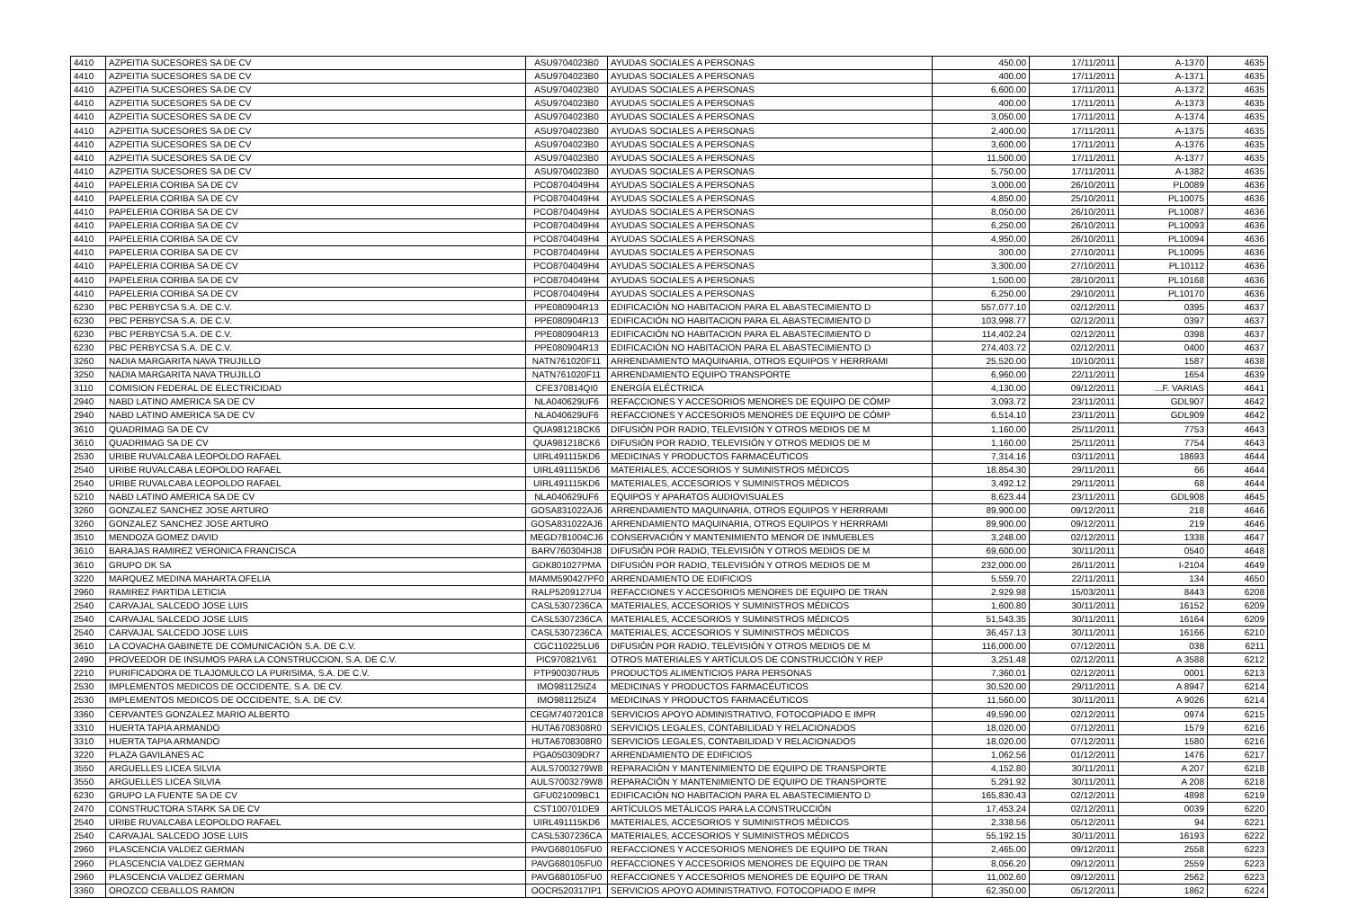| 4410 | AZPEITIA SUCESORES SA DE CV | ASU9704023B0 | AYUDAS SOCIALES A PERSONAS | 450.00 | 17/11/2011 | A-1370 | 4635 |
| 4410 | AZPEITIA SUCESORES SA DE CV | ASU9704023B0 | AYUDAS SOCIALES A PERSONAS | 400.00 | 17/11/2011 | A-1371 | 4635 |
| 4410 | AZPEITIA SUCESORES SA DE CV | ASU9704023B0 | AYUDAS SOCIALES A PERSONAS | 6,600.00 | 17/11/2011 | A-1372 | 4635 |
| 4410 | AZPEITIA SUCESORES SA DE CV | ASU9704023B0 | AYUDAS SOCIALES A PERSONAS | 400.00 | 17/11/2011 | A-1373 | 4635 |
| 4410 | AZPEITIA SUCESORES SA DE CV | ASU9704023B0 | AYUDAS SOCIALES A PERSONAS | 3,050.00 | 17/11/2011 | A-1374 | 4635 |
| 4410 | AZPEITIA SUCESORES SA DE CV | ASU9704023B0 | AYUDAS SOCIALES A PERSONAS | 2,400.00 | 17/11/2011 | A-1375 | 4635 |
| 4410 | AZPEITIA SUCESORES SA DE CV | ASU9704023B0 | AYUDAS SOCIALES A PERSONAS | 3,600.00 | 17/11/2011 | A-1376 | 4635 |
| 4410 | AZPEITIA SUCESORES SA DE CV | ASU9704023B0 | AYUDAS SOCIALES A PERSONAS | 11,500.00 | 17/11/2011 | A-1377 | 4635 |
| 4410 | AZPEITIA SUCESORES SA DE CV | ASU9704023B0 | AYUDAS SOCIALES A PERSONAS | 5,750.00 | 17/11/2011 | A-1382 | 4635 |
| 4410 | PAPELERIA CORIBA SA DE CV | PCO8704049H4 | AYUDAS SOCIALES A PERSONAS | 3,000.00 | 26/10/2011 | PL0089 | 4636 |
| 4410 | PAPELERIA CORIBA SA DE CV | PCO8704049H4 | AYUDAS SOCIALES A PERSONAS | 4,850.00 | 25/10/2011 | PL10075 | 4636 |
| 4410 | PAPELERIA CORIBA SA DE CV | PCO8704049H4 | AYUDAS SOCIALES A PERSONAS | 8,050.00 | 26/10/2011 | PL10087 | 4636 |
| 4410 | PAPELERIA CORIBA SA DE CV | PCO8704049H4 | AYUDAS SOCIALES A PERSONAS | 6,250.00 | 26/10/2011 | PL10093 | 4636 |
| 4410 | PAPELERIA CORIBA SA DE CV | PCO8704049H4 | AYUDAS SOCIALES A PERSONAS | 4,950.00 | 26/10/2011 | PL10094 | 4636 |
| 4410 | PAPELERIA CORIBA SA DE CV | PCO8704049H4 | AYUDAS SOCIALES A PERSONAS | 300.00 | 27/10/2011 | PL10095 | 4636 |
| 4410 | PAPELERIA CORIBA SA DE CV | PCO8704049H4 | AYUDAS SOCIALES A PERSONAS | 3,300.00 | 27/10/2011 | PL10112 | 4636 |
| 4410 | PAPELERIA CORIBA SA DE CV | PCO8704049H4 | AYUDAS SOCIALES A PERSONAS | 1,500.00 | 28/10/2011 | PL10168 | 4636 |
| 4410 | PAPELERIA CORIBA SA DE CV | PCO8704049H4 | AYUDAS SOCIALES A PERSONAS | 6,250.00 | 29/10/2011 | PL10170 | 4636 |
| 6230 | PBC PERBYCSA S.A. DE C.V. | PPE080904R13 | EDIFICACIÓN NO HABITACION PARA EL ABASTECIMIENTO D | 557,077.10 | 02/12/2011 | 0395 | 4637 |
| 6230 | PBC PERBYCSA S.A. DE C.V. | PPE080904R13 | EDIFICACIÓN NO HABITACION PARA EL ABASTECIMIENTO D | 103,998.77 | 02/12/2011 | 0397 | 4637 |
| 6230 | PBC PERBYCSA S.A. DE C.V. | PPE080904R13 | EDIFICACIÓN NO HABITACION PARA EL ABASTECIMIENTO D | 114,402.24 | 02/12/2011 | 0398 | 4637 |
| 6230 | PBC PERBYCSA S.A. DE C.V. | PPE080904R13 | EDIFICACIÓN NO HABITACION PARA EL ABASTECIMIENTO D | 274,403.72 | 02/12/2011 | 0400 | 4637 |
| 3260 | NADIA MARGARITA NAVA TRUJILLO | NATN761020F11 | ARRENDAMIENTO MAQUINARIA, OTROS EQUIPOS Y HERRRAMI | 25,520.00 | 10/10/2011 | 1587 | 4638 |
| 3250 | NADIA MARGARITA NAVA TRUJILLO | NATN761020F11 | ARRENDAMIENTO EQUIPO TRANSPORTE | 6,960.00 | 22/11/2011 | 1654 | 4639 |
| 3110 | COMISION FEDERAL DE ELECTRICIDAD | CFE370814QI0 | ENERGÍA ELÉCTRICA | 4,130.00 | 09/12/2011 | ...F. VARIAS | 4641 |
| 2940 | NABD LATINO AMERICA SA DE CV | NLA040629UF6 | REFACCIONES Y ACCESORIOS MENORES DE EQUIPO DE CÓMP | 3,093.72 | 23/11/2011 | GDL907 | 4642 |
| 2940 | NABD LATINO AMERICA SA DE CV | NLA040629UF6 | REFACCIONES Y ACCESORIOS MENORES DE EQUIPO DE CÓMP | 6,514.10 | 23/11/2011 | GDL909 | 4642 |
| 3610 | QUADRIMAG SA DE CV | QUA981218CK6 | DIFUSIÓN POR RADIO, TELEVISIÓN Y OTROS MEDIOS DE M | 1,160.00 | 25/11/2011 | 7753 | 4643 |
| 3610 | QUADRIMAG SA DE CV | QUA981218CK6 | DIFUSIÓN POR RADIO, TELEVISIÓN Y OTROS MEDIOS DE M | 1,160.00 | 25/11/2011 | 7754 | 4643 |
| 2530 | URIBE RUVALCABA LEOPOLDO RAFAEL | UIRL491115KD6 | MEDICINAS Y PRODUCTOS FARMACÉUTICOS | 7,314.16 | 03/11/2011 | 18693 | 4644 |
| 2540 | URIBE RUVALCABA LEOPOLDO RAFAEL | UIRL491115KD6 | MATERIALES, ACCESORIOS Y SUMINISTROS MÉDICOS | 18,854.30 | 29/11/2011 | 66 | 4644 |
| 2540 | URIBE RUVALCABA LEOPOLDO RAFAEL | UIRL491115KD6 | MATERIALES, ACCESORIOS Y SUMINISTROS MÉDICOS | 3,492.12 | 29/11/2011 | 68 | 4644 |
| 5210 | NABD LATINO AMERICA SA DE CV | NLA040629UF6 | EQUIPOS Y APARATOS AUDIOVISUALES | 8,623.44 | 23/11/2011 | GDL908 | 4645 |
| 3260 | GONZALEZ SANCHEZ JOSE ARTURO | GOSA831022AJ6 | ARRENDAMIENTO MAQUINARIA, OTROS EQUIPOS Y HERRRAMI | 89,900.00 | 09/12/2011 | 218 | 4646 |
| 3260 | GONZALEZ SANCHEZ JOSE ARTURO | GOSA831022AJ6 | ARRENDAMIENTO MAQUINARIA, OTROS EQUIPOS Y HERRRAMI | 89,900.00 | 09/12/2011 | 219 | 4646 |
| 3510 | MENDOZA GOMEZ DAVID | MEGD781004CJ6 | CONSERVACIÓN Y MANTENIMIENTO MENOR DE INMUEBLES | 3,248.00 | 02/12/2011 | 1338 | 4647 |
| 3610 | BARAJAS RAMIREZ VERONICA FRANCISCA | BARV760304HJ8 | DIFUSIÓN POR RADIO, TELEVISIÓN Y OTROS MEDIOS DE M | 69,600.00 | 30/11/2011 | 0540 | 4648 |
| 3610 | GRUPO DK SA | GDK801027PMA | DIFUSIÓN POR RADIO, TELEVISIÓN Y OTROS MEDIOS DE M | 232,000.00 | 26/11/2011 | I-2104 | 4649 |
| 3220 | MARQUEZ MEDINA MAHARTA OFELIA | MAMM590427PF0 | ARRENDAMIENTO DE EDIFICIOS | 5,559.70 | 22/11/2011 | 134 | 4650 |
| 2960 | RAMIREZ PARTIDA LETICIA | RALP5209127U4 | REFACCIONES Y ACCESORIOS MENORES DE EQUIPO DE TRAN | 2,929.98 | 15/03/2011 | 8443 | 6208 |
| 2540 | CARVAJAL SALCEDO JOSE LUIS | CASL5307236CA | MATERIALES, ACCESORIOS Y SUMINISTROS MÉDICOS | 1,600.80 | 30/11/2011 | 16152 | 6209 |
| 2540 | CARVAJAL SALCEDO JOSE LUIS | CASL5307236CA | MATERIALES, ACCESORIOS Y SUMINISTROS MÉDICOS | 51,543.35 | 30/11/2011 | 16164 | 6209 |
| 2540 | CARVAJAL SALCEDO JOSE LUIS | CASL5307236CA | MATERIALES, ACCESORIOS Y SUMINISTROS MÉDICOS | 36,457.13 | 30/11/2011 | 16166 | 6210 |
| 3610 | LA COVACHA GABINETE DE COMUNICACIÓN S.A. DE C.V. | CGC110225LU6 | DIFUSIÓN POR RADIO, TELEVISIÓN Y OTROS MEDIOS DE M | 116,000.00 | 07/12/2011 | 038 | 6211 |
| 2490 | PROVEEDOR DE INSUMOS PARA LA CONSTRUCCION, S.A. DE C.V. | PIC970821V61 | OTROS MATERIALES Y ARTÍCULOS DE CONSTRUCCIÓN Y REP | 3,251.48 | 02/12/2011 | A 3588 | 6212 |
| 2210 | PURIFICADORA DE TLAJOMULCO LA PURISIMA, S.A. DE C.V. | PTP900307RU5 | PRODUCTOS ALIMENTICIOS PARA PERSONAS | 7,360.01 | 02/12/2011 | 0001 | 6213 |
| 2530 | IMPLEMENTOS MEDICOS DE OCCIDENTE, S.A. DE CV. | IMO981125IZ4 | MEDICINAS Y PRODUCTOS FARMACÉUTICOS | 30,520.00 | 29/11/2011 | A 8947 | 6214 |
| 2530 | IMPLEMENTOS MEDICOS DE OCCIDENTE, S.A. DE CV. | IMO981125IZ4 | MEDICINAS Y PRODUCTOS FARMACÉUTICOS | 11,560.00 | 30/11/2011 | A 9026 | 6214 |
| 3360 | CERVANTES GONZALEZ MARIO ALBERTO | CEGM7407201C8 | SERVICIOS APOYO ADMINISTRATIVO, FOTOCOPIADO E IMPR | 49,590.00 | 02/12/2011 | 0974 | 6215 |
| 3310 | HUERTA TAPIA ARMANDO | HUTA6708308R0 | SERVICIOS LEGALES, CONTABILIDAD Y RELACIONADOS | 18,020.00 | 07/12/2011 | 1579 | 6216 |
| 3310 | HUERTA TAPIA ARMANDO | HUTA6708308R0 | SERVICIOS LEGALES, CONTABILIDAD Y RELACIONADOS | 18,020.00 | 07/12/2011 | 1580 | 6216 |
| 3220 | PLAZA GAVILANES AC | PGA050309DR7 | ARRENDAMIENTO DE EDIFICIOS | 1,062.56 | 01/12/2011 | 1476 | 6217 |
| 3550 | ARGUELLES LICEA SILVIA | AULS7003279W8 | REPARACIÓN Y MANTENIMIENTO DE EQUIPO DE TRANSPORTE | 4,152.80 | 30/11/2011 | A 207 | 6218 |
| 3550 | ARGUELLES LICEA SILVIA | AULS7003279W8 | REPARACIÓN Y MANTENIMIENTO DE EQUIPO DE TRANSPORTE | 5,291.92 | 30/11/2011 | A 208 | 6218 |
| 6230 | GRUPO LA FUENTE SA DE CV | GFU021009BC1 | EDIFICACIÓN NO HABITACION PARA EL ABASTECIMIENTO D | 165,830.43 | 02/12/2011 | 4898 | 6219 |
| 2470 | CONSTRUCTORA STARK SA DE CV | CST100701DE9 | ARTÍCULOS METÁLICOS PARA LA CONSTRUCCIÓN | 17,453.24 | 02/12/2011 | 0039 | 6220 |
| 2540 | URIBE RUVALCABA LEOPOLDO RAFAEL | UIRL491115KD6 | MATERIALES, ACCESORIOS Y SUMINISTROS MÉDICOS | 2,338.56 | 05/12/2011 | 94 | 6221 |
| 2540 | CARVAJAL SALCEDO JOSE LUIS | CASL5307236CA | MATERIALES, ACCESORIOS Y SUMINISTROS MÉDICOS | 55,192.15 | 30/11/2011 | 16193 | 6222 |
| 2960 | PLASCENCIA VALDEZ GERMAN | PAVG680105FU0 | REFACCIONES Y ACCESORIOS MENORES DE EQUIPO DE TRAN | 2,465.00 | 09/12/2011 | 2558 | 6223 |
| 2960 | PLASCENCIA VALDEZ GERMAN | PAVG680105FU0 | REFACCIONES Y ACCESORIOS MENORES DE EQUIPO DE TRAN | 8,056.20 | 09/12/2011 | 2559 | 6223 |
| 2960 | PLASCENCIA VALDEZ GERMAN | PAVG680105FU0 | REFACCIONES Y ACCESORIOS MENORES DE EQUIPO DE TRAN | 11,002.60 | 09/12/2011 | 2562 | 6223 |
| 3360 | OROZCO CEBALLOS RAMON | OOCR520317IP1 | SERVICIOS APOYO ADMINISTRATIVO, FOTOCOPIADO E IMPR | 62,350.00 | 05/12/2011 | 1862 | 6224 |